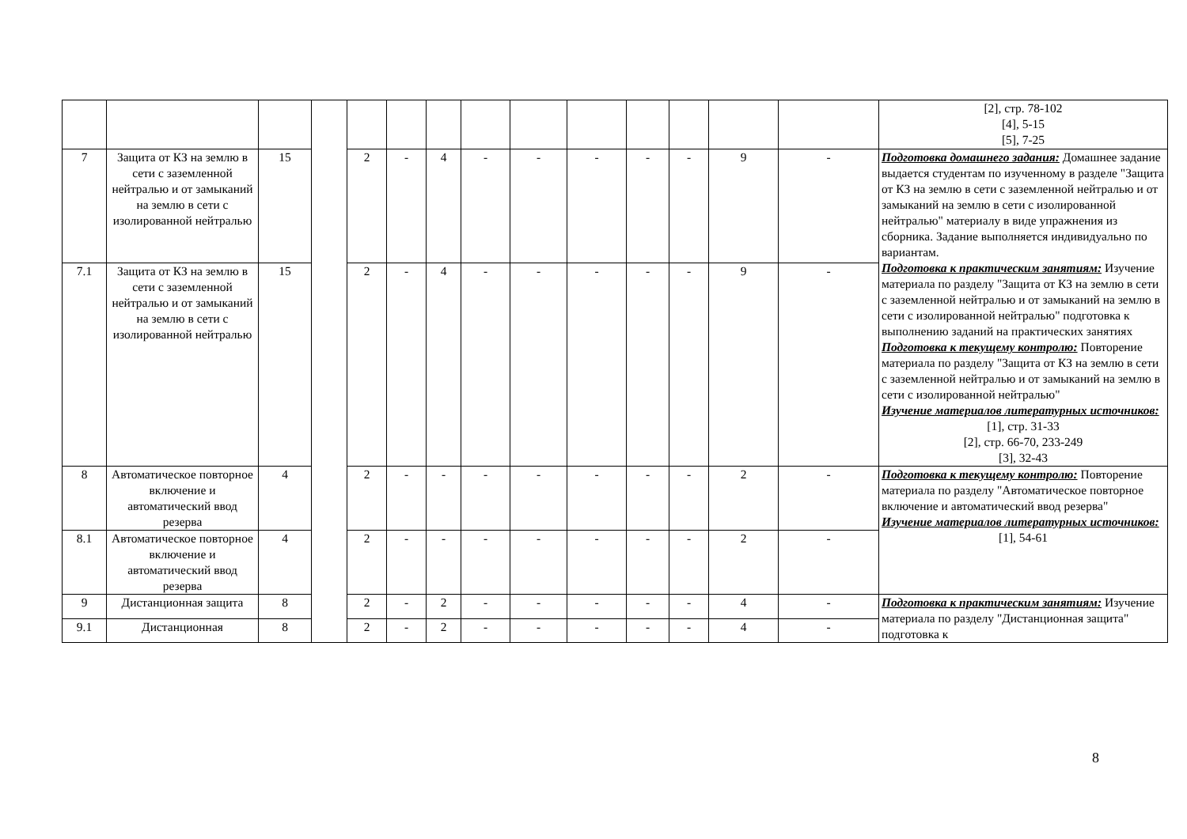| | | | | | | | | | | | | | | [2], стр. 78-102 [4], 5-15 [5], 7-25 |
| 7 | Защита от КЗ на землю в сети с заземленной нейтралью и от замыканий на землю в сети с изолированной нейтралью | 15 | | 2 | - | 4 | - | - | - | - | - | 9 | - | Подготовка домашнего задания: Домашнее задание выдается студентам по изученному в разделе "Защита от КЗ на землю в сети с заземленной нейтралью и от замыканий на землю в сети с изолированной нейтралью" материалу в виде упражнения из сборника. Задание выполняется индивидуально по вариантам. Подготовка к практическим занятиям: Изучение материала по разделу "Защита от КЗ на землю в сети с заземленной нейтралью и от замыканий на землю в сети с изолированной нейтралью" подготовка к выполнению заданий на практических занятиях Подготовка к текущему контролю: Повторение материала по разделу "Защита от КЗ на землю в сети с заземленной нейтралью и от замыканий на землю в сети с изолированной нейтралью" Изучение материалов литературных источников: [1], стр. 31-33 [2], стр. 66-70, 233-249 [3], 32-43 |
| 7.1 | Защита от КЗ на землю в сети с заземленной нейтралью и от замыканий на землю в сети с изолированной нейтралью | 15 | | 2 | - | 4 | - | - | - | - | - | 9 | - | |
| 8 | Автоматическое повторное включение и автоматический ввод резерва | 4 | | 2 | - | - | - | - | - | - | - | 2 | - | Подготовка к текущему контролю: Повторение материала по разделу "Автоматическое повторное включение и автоматический ввод резерва" Изучение материалов литературных источников: [1], 54-61 |
| 8.1 | Автоматическое повторное включение и автоматический ввод резерва | 4 | | 2 | - | - | - | - | - | - | - | 2 | - | |
| 9 | Дистанционная защита | 8 | | 2 | - | 2 | - | - | - | - | - | 4 | - | Подготовка к практическим занятиям: Изучение материала по разделу "Дистанционная защита" подготовка к |
| 9.1 | Дистанционная | 8 | | 2 | - | 2 | - | - | - | - | - | 4 | - | |
8